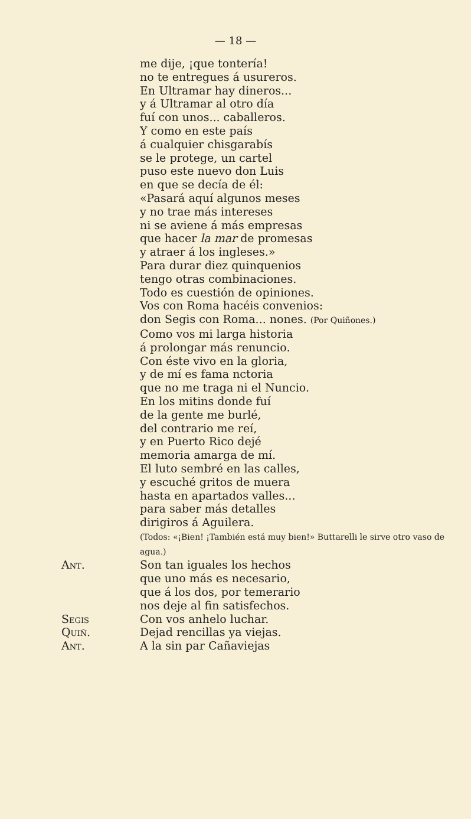— 18 —
me dije, ¡que tontería!
no te entregues á usureros.
En Ultramar hay dineros...
y á Ultramar al otro día
fuí con unos... caballeros.
Y como en este país
á cualquier chisgarabís
se le protege, un cartel
puso este nuevo don Luis
en que se decía de él:
«Pasará aquí algunos meses
y no trae más intereses
ni se aviene á más empresas
que hacer la mar de promesas
y atraer á los ingleses.»
Para durar diez quinquenios
tengo otras combinaciones.
Todo es cuestión de opiniones.
Vos con Roma hacéis convenios:
don Segis con Roma... nones. (Por Quiñones.)
Como vos mi larga historia
á prolongar más renuncio.
Con éste vivo en la gloria,
y de mí es fama nctoria
que no me traga ni el Nuncio.
En los mitins donde fuí
de la gente me burlé,
del contrario me reí,
y en Puerto Rico dejé
memoria amarga de mí.
El luto sembré en las calles,
y escuché gritos de muera
hasta en apartados valles...
para saber más detalles
dirigiros á Aguilera.
(Todos: «¡Bien! ¡También está muy bien!» Buttarelli le sirve otro vaso de agua.)
Ant. Son tan iguales los hechos
que uno más es necesario,
que á los dos, por temerario
nos deje al fin satisfechos.
Segis Con vos anhelo luchar.
Quiñ. Dejad rencillas ya viejas.
Ant. A la sin par Cañaviejas